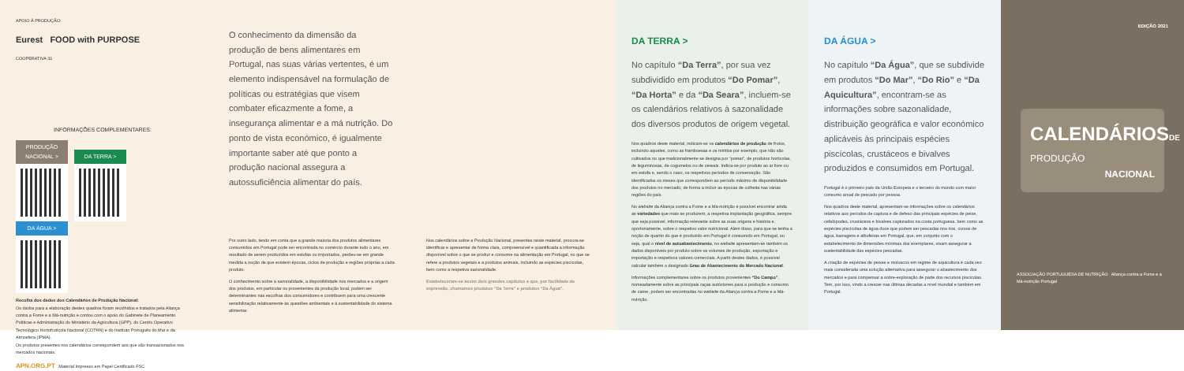APOIO À PRODUÇÃO:
Eurest FOOD with PURPOSE
COOPERATIVA 31
INFORMAÇÕES COMPLEMENTARES:
PRODUÇÃO NACIONAL >
DA TERRA > DA ÁGUA >
Recolha dos dados dos Calendários de Produção Nacional:
Os dados para a elaboração destes quadros foram recolhidos e tratados pela Aliança contra a Fome e a Má-nutrição e contou com o apoio do Gabinete de Planeamento Políticas e Administração do Ministério da Agricultura (GPP), do Centro Operativo Tecnológico Hortofrutícola Nacional (COTHN) e do Instituto Português do Mar e da Atmosfera (IPMA).
Os produtos presentes nos calendários correspondem aos que são transacionados nos mercados nacionais.
APN.ORG.PT Material Impresso em Papel Certificado FSC
O conhecimento da dimensão da produção de bens alimentares em Portugal, nas suas várias vertentes, é um elemento indispensável na formulação de políticas ou estratégias que visem combater eficazmente a fome, a insegurança alimentar e a má nutrição. Do ponto de vista económico, é igualmente importante saber até que ponto a produção nacional assegura a autossuficiência alimentar do país.
Por outro lado, tendo em conta que a grande maioria dos produtos alimentares consumidos em Portugal pode ser encontrada no comércio durante todo o ano, em resultado de serem produzidos em estufas ou importados, perdeu-se em grande medida a noção de que existem épocas, ciclos de produção e regiões próprias a cada produto.
O conhecimento sobre a sazonalidade, a disponibilidade nos mercados e a origem dos produtos, em particular os provenientes da produção local, podem ser determinantes nas escolhas dos consumidores e contribuem para uma crescente sensibilização relativamente às questões ambientais e à sustentabilidade do sistema alimentar.
Nos calendários sobre a Produção Nacional, presentes neste material, procura-se identificar e apresentar de forma clara, compreensível e quantificada a informação disponível sobre o que se produz e consome na alimentação em Portugal, no que se refere a produtos vegetais e a produtos animais, incluindo as espécies piscícolas, bem como a respetiva sazonalidade.
Estabeleceram-se assim dois grandes capítulos a que, por facilidade de expressão, chamamos produtos “Da Terra” e produtos “Da Água”.
DA TERRA >
No capítulo “Da Terra”, por sua vez subdividido em produtos “Do Pomar”, “Da Horta” e da “Da Seara”, incluem-se os calendários relativos à sazonalidade dos diversos produtos de origem vegetal.
Nos quadros deste material, indicam-se os calendários de produção de frutos, incluindo aqueles, como as framboesas e os mirtilos por exemplo, que não são cultivados no que tradicionalmente se designa por “pomar”, de produtos hortícolas, de leguminosas, de cogumelos ou de cereais. Indica-se por produto ao ar livre ou em estufa e, sendo o caso, os respetivos períodos de conservação. São identificados os meses que correspondem ao período máximo de disponibilidade dos produtos no mercado, de forma a incluir as épocas de colheita nas várias regiões do país.
No website da Aliança contra a Fome e a Má-nutrição é possível encontrar ainda as variedades que mais se produzem, a respetiva implantação geográfica, sempre que seja possível, informação relevante sobre as suas origens e história e, oportunamente, sobre o respetivo valor nutricional. Além disso, para que se tenha a noção de quanto do que é produzido em Portugal é consumido em Portugal, ou seja, qual o nível de autoabastecimento, no website apresentam-se também os dados disponíveis por produto sobre os volumes de produção, exportação e importação e respetivos valores comerciais. A partir destes dados, é possível calcular também o designado Grau de Abastecimento do Mercado Nacional.
Informações complementares sobre os produtos provenientes “Do Campo”, nomeadamente sobre as principais raças autóctones para a produção e consumo de carne, podem ser encontradas no website da Aliança contra a Fome e a Má-nutrição.
DA ÁGUA >
No capítulo “Da Água”, que se subdivide em produtos “Do Mar”, “Do Rio” e “Da Aquicultura”, encontram-se as informações sobre sazonalidade, distribuição geográfica e valor económico aplicáveis às principais espécies piscícolas, crustáceos e bivalves produzidos e consumidos em Portugal.
Portugal é o primeiro país da União Europeia e o terceiro do mundo com maior consumo anual de pescado por pessoa.
Nos quadros deste material, apresentam-se informações sobre os calendários relativos aos períodos de captura e de defeso das principais espécies de peixe, cefalópodes, crustáceos e bivalves capturados na costa portuguesa, bem como as espécies piscícolas de água doce que podem ser pescadas nos rios, cursos de água, barragens e albufeiras em Portugal, que, em conjunto com o estabelecimento de dimensões mínimas dos exemplares, visam assegurar a sustentabilidade das espécies pescadas.
A criação de espécies de peixes e moluscos em regime de aquicultura é cada vez mais considerada uma solução alternativa para assegurar o abastecimento dos mercados e para compensar a sobre-exploração de parte dos recursos piscícolas. Tem, por isso, vindo a crescer nas últimas décadas a nível mundial e também em Portugal.
EDIÇÃO 2021
CALENDÁRIOSDE
PRODUÇÃO
NACIONAL
ASSOCIAÇÃO PORTUGUESA DE NUTRIÇÃO Aliança contra a Fome e a Má-nutrição Portugal